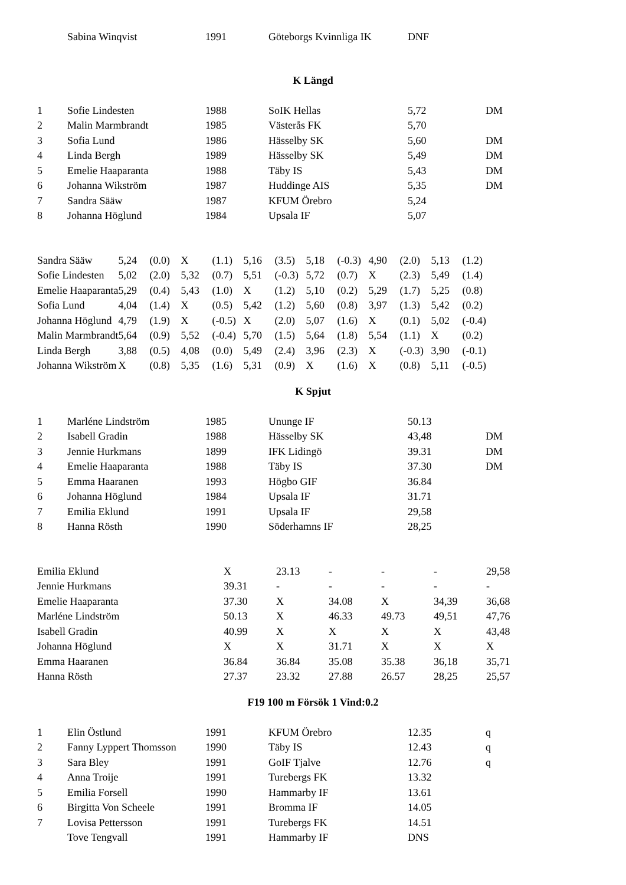| | Sabina Winqvist | 1991 | Göteborgs Kvinnliga IK | DNF | |
K Längd
| 1 | Sofie Lindesten | 1988 | SoIK Hellas | 5,72 | DM |
| 2 | Malin Marmbrandt | 1985 | Västerås FK | 5,70 | |
| 3 | Sofia Lund | 1986 | Hässelby SK | 5,60 | DM |
| 4 | Linda Bergh | 1989 | Hässelby SK | 5,49 | DM |
| 5 | Emelie Haaparanta | 1988 | Täby IS | 5,43 | DM |
| 6 | Johanna Wikström | 1987 | Huddinge AIS | 5,35 | DM |
| 7 | Sandra Sääw | 1987 | KFUM Örebro | 5,24 | |
| 8 | Johanna Höglund | 1984 | Upsala IF | 5,07 | |
| Sandra Sääw | 5,24 | (0.0) | X | (1.1) | 5,16 | (3.5) | 5,18 | (-0.3) | 4,90 | (2.0) | 5,13 | (1.2) |
| Sofie Lindesten | 5,02 | (2.0) | 5,32 | (0.7) | 5,51 | (-0.3) | 5,72 | (0.7) | X | (2.3) | 5,49 | (1.4) |
| Emelie Haaparanta | 5,29 | (0.4) | 5,43 | (1.0) | X | (1.2) | 5,10 | (0.2) | 5,29 | (1.7) | 5,25 | (0.8) |
| Sofia Lund | 4,04 | (1.4) | X | (0.5) | 5,42 | (1.2) | 5,60 | (0.8) | 3,97 | (1.3) | 5,42 | (0.2) |
| Johanna Höglund | 4,79 | (1.9) | X | (-0.5) | X | (2.0) | 5,07 | (1.6) | X | (0.1) | 5,02 | (-0.4) |
| Malin Marmbrandt | 5,64 | (0.9) | 5,52 | (-0.4) | 5,70 | (1.5) | 5,64 | (1.8) | 5,54 | (1.1) | X | (0.2) |
| Linda Bergh | 3,88 | (0.5) | 4,08 | (0.0) | 5,49 | (2.4) | 3,96 | (2.3) | X | (-0.3) | 3,90 | (-0.1) |
| Johanna Wikström | X | (0.8) | 5,35 | (1.6) | 5,31 | (0.9) | X | (1.6) | X | (0.8) | 5,11 | (-0.5) |
K Spjut
| 1 | Marléne Lindström | 1985 | Ununge IF | 50.13 | |
| 2 | Isabell Gradin | 1988 | Hässelby SK | 43,48 | DM |
| 3 | Jennie Hurkmans | 1899 | IFK Lidingö | 39.31 | DM |
| 4 | Emelie Haaparanta | 1988 | Täby IS | 37.30 | DM |
| 5 | Emma Haaranen | 1993 | Högbo GIF | 36.84 | |
| 6 | Johanna Höglund | 1984 | Upsala IF | 31.71 | |
| 7 | Emilia Eklund | 1991 | Upsala IF | 29,58 | |
| 8 | Hanna Rösth | 1990 | Söderhamns IF | 28,25 | |
| Emilia Eklund | X | 23.13 | - | - | - | 29,58 |
| Jennie Hurkmans | 39.31 | - | - | - | - | - |
| Emelie Haaparanta | 37.30 | X | 34.08 | X | 34,39 | 36,68 |
| Marléne Lindström | 50.13 | X | 46.33 | 49.73 | 49,51 | 47,76 |
| Isabell Gradin | 40.99 | X | X | X | X | 43,48 |
| Johanna Höglund | X | X | 31.71 | X | X | X |
| Emma Haaranen | 36.84 | 36.84 | 35.08 | 35.38 | 36,18 | 35,71 |
| Hanna Rösth | 27.37 | 23.32 | 27.88 | 26.57 | 28,25 | 25,57 |
F19 100 m Försök 1 Vind:0.2
| 1 | Elin Östlund | 1991 | KFUM Örebro | 12.35 | q |
| 2 | Fanny Lyppert Thomsson | 1990 | Täby IS | 12.43 | q |
| 3 | Sara Bley | 1991 | GoIF Tjalve | 12.76 | q |
| 4 | Anna Troije | 1991 | Turebergs FK | 13.32 | |
| 5 | Emilia Forsell | 1990 | Hammarby IF | 13.61 | |
| 6 | Birgitta Von Scheele | 1991 | Bromma IF | 14.05 | |
| 7 | Lovisa Pettersson | 1991 | Turebergs FK | 14.51 | |
| | Tove Tengvall | 1991 | Hammarby IF | DNS | |